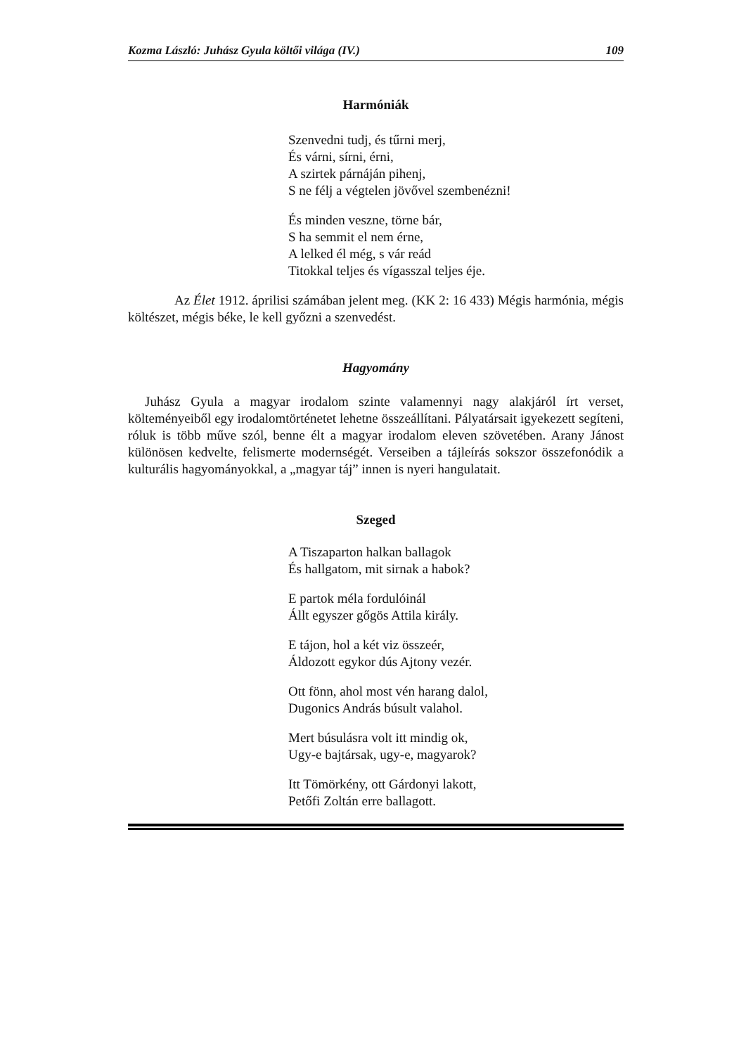Kozma László: Juhász Gyula költői világa (IV.) 109
Harmóniák
Szenvedni tudj, és tűrni merj,
És várni, sírni, érni,
A szirtek párnáján pihenj,
S ne félj a végtelen jövővel szembenézni!
És minden veszne, törne bár,
S ha semmit el nem érne,
A lelked él még, s vár reád
Titokkal teljes és vígasszal teljes éje.
Az Élet 1912. áprilisi számában jelent meg. (KK 2: 16 433) Mégis harmónia, mégis költészet, mégis béke, le kell győzni a szenvedést.
Hagyomány
Juhász Gyula a magyar irodalom szinte valamennyi nagy alakjáról írt verset, költeményeiből egy irodalomtörténetet lehetne összeállítani. Pályatársait igyekezett segíteni, róluk is több műve szól, benne élt a magyar irodalom eleven szövetében. Arany Jánost különösen kedvelte, felismerte modernségét. Verseiben a tájleírás sokszor összefonódik a kulturális hagyományokkal, a „magyar táj” innen is nyeri hangulatait.
Szeged
A Tiszaparton halkan ballagok
És hallgatom, mit sirnak a habok?
E partok méla fordulóinál
Állt egyszer gőgös Attila király.
E tájon, hol a két viz összeér,
Áldozott egykor dús Ajtony vezér.
Ott fönn, ahol most vén harang dalol,
Dugonics András búsult valahol.
Mert búsulásra volt itt mindig ok,
Ugy-e bajtársak, ugy-e, magyarok?
Itt Tömörkény, ott Gárdonyi lakott,
Petőfi Zoltán erre ballagott.